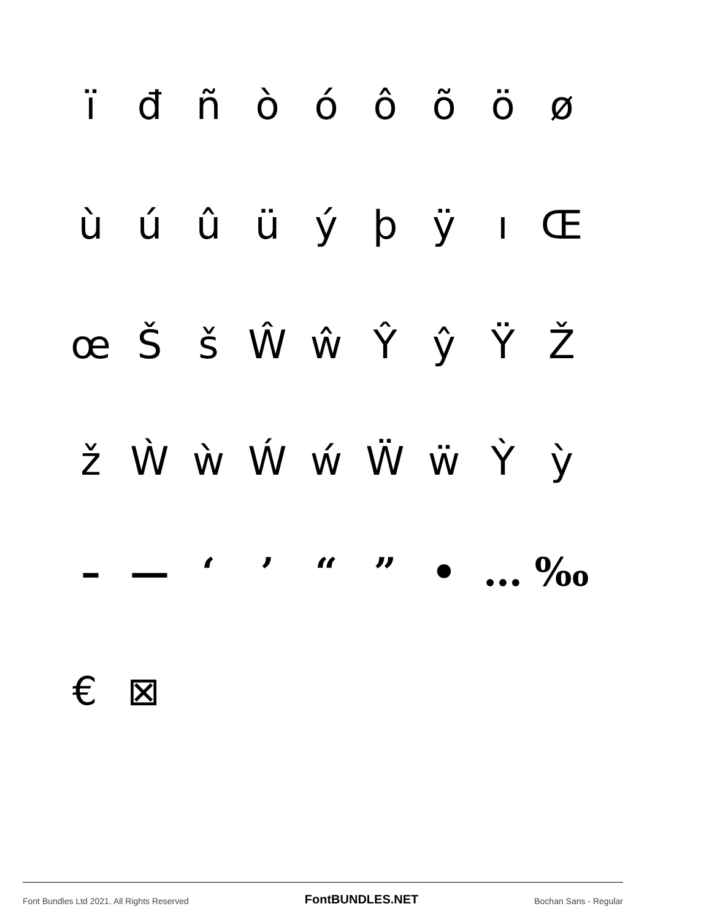ïđñòóôõöø
ùúûüýþÿıŒ
œŠšŴŵŶŷŸŽ
žẀẁẂẃẄẅỲỳ
– — ‘’ “” • … ‰
€ ⊠
Font Bundles Ltd 2021. All Rights Reserved FontBUNDLES.NET Bochan Sans - Regular